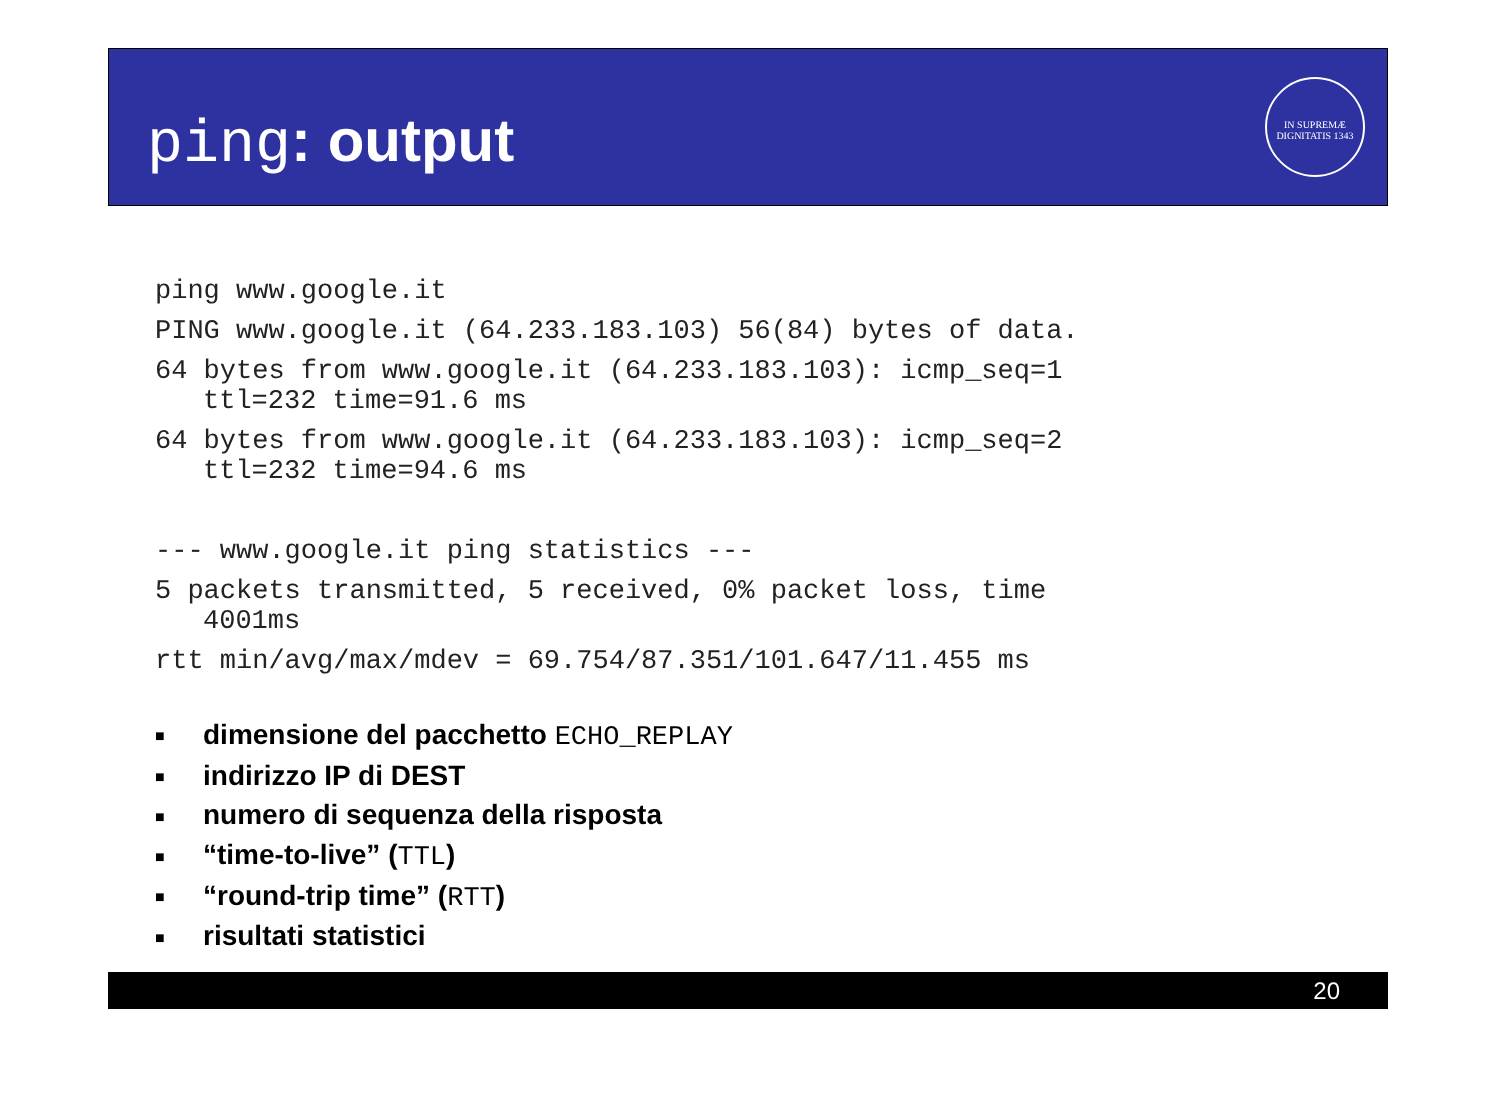ping: output
IN SUPREMÆ DIGNITATIS 1343
ping www.google.it
PING www.google.it (64.233.183.103) 56(84) bytes of data.
64 bytes from www.google.it (64.233.183.103): icmp_seq=1
ttl=232 time=91.6 ms
64 bytes from www.google.it (64.233.183.103): icmp_seq=2
ttl=232 time=94.6 ms
--- www.google.it ping statistics ---
5 packets transmitted, 5 received, 0% packet loss, time
4001ms
rtt min/avg/max/mdev = 69.754/87.351/101.647/11.455 ms
■ dimensione del pacchetto ECHO_REPLAY
■ indirizzo IP di DEST
■ numero di sequenza della risposta
■ “time-to-live” (TTL)
■ “round-trip time” (RTT)
■ risultati statistici
20